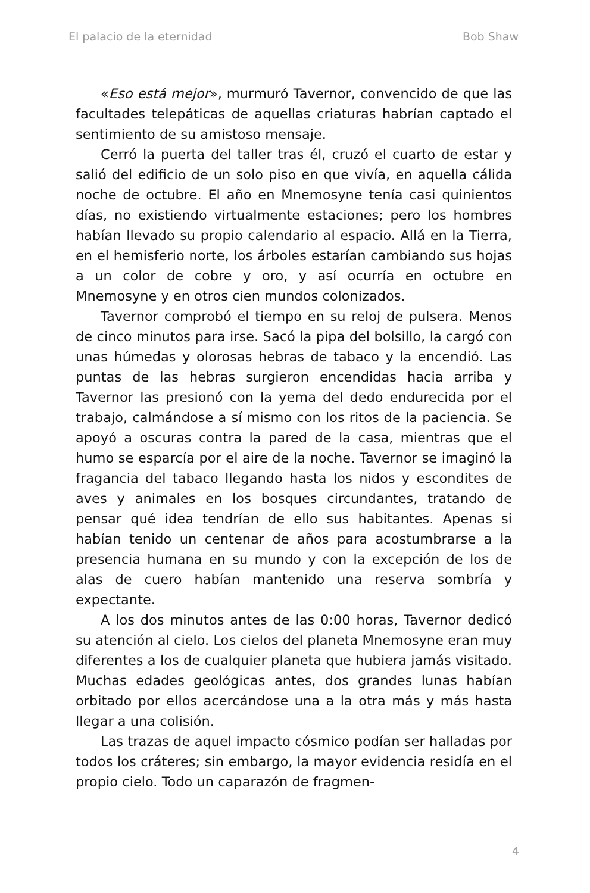El palacio de la eternidad Bob Shaw
«Eso está mejor», murmuró Tavernor, convencido de que las facultades telepáticas de aquellas criaturas habrían captado el sentimiento de su amistoso mensaje.
Cerró la puerta del taller tras él, cruzó el cuarto de estar y salió del edificio de un solo piso en que vivía, en aquella cálida noche de octubre. El año en Mnemosyne tenía casi quinientos días, no existiendo virtualmente estaciones; pero los hombres habían llevado su propio calendario al espacio. Allá en la Tierra, en el hemisferio norte, los árboles estarían cambiando sus hojas a un color de cobre y oro, y así ocurría en octubre en Mnemosyne y en otros cien mundos colonizados.
Tavernor comprobó el tiempo en su reloj de pulsera. Menos de cinco minutos para irse. Sacó la pipa del bolsillo, la cargó con unas húmedas y olorosas hebras de tabaco y la encendió. Las puntas de las hebras surgieron encendidas hacia arriba y Tavernor las presionó con la yema del dedo endurecida por el trabajo, calmándose a sí mismo con los ritos de la paciencia. Se apoyó a oscuras contra la pared de la casa, mientras que el humo se esparcía por el aire de la noche. Tavernor se imaginó la fragancia del tabaco llegando hasta los nidos y escondites de aves y animales en los bosques circundantes, tratando de pensar qué idea tendrían de ello sus habitantes. Apenas si habían tenido un centenar de años para acostumbrarse a la presencia humana en su mundo y con la excepción de los de alas de cuero habían mantenido una reserva sombría y expectante.
A los dos minutos antes de las 0:00 horas, Tavernor dedicó su atención al cielo. Los cielos del planeta Mnemosyne eran muy diferentes a los de cualquier planeta que hubiera jamás visitado. Muchas edades geológicas antes, dos grandes lunas habían orbitado por ellos acercándose una a la otra más y más hasta llegar a una colisión.
Las trazas de aquel impacto cósmico podían ser halladas por todos los cráteres; sin embargo, la mayor evidencia residía en el propio cielo. Todo un caparazón de fragmen-
4